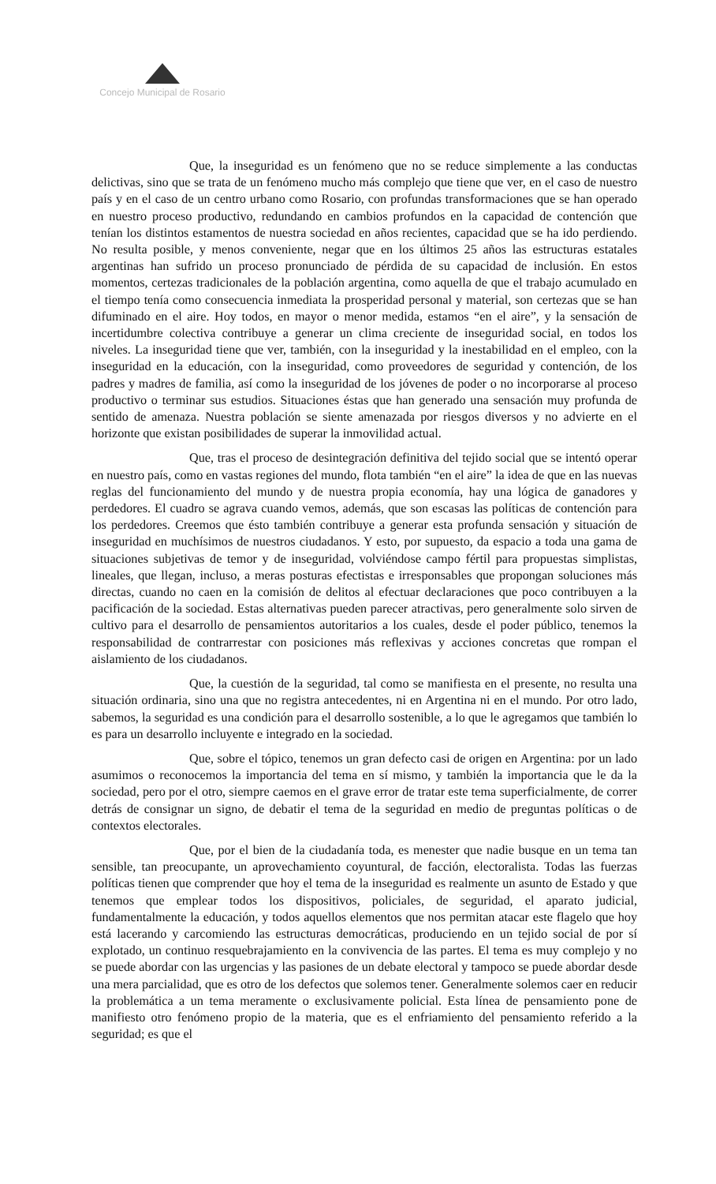Concejo Municipal de Rosario
Que, la inseguridad es un fenómeno que no se reduce simplemente a las conductas delictivas, sino que se trata de un fenómeno mucho más complejo que tiene que ver, en el caso de nuestro país y en el caso de un centro urbano como Rosario, con profundas transformaciones que se han operado en nuestro proceso productivo, redundando en cambios profundos en la capacidad de contención que tenían los distintos estamentos de nuestra sociedad en años recientes, capacidad que se ha ido perdiendo. No resulta posible, y menos conveniente, negar que en los últimos 25 años las estructuras estatales argentinas han sufrido un proceso pronunciado de pérdida de su capacidad de inclusión. En estos momentos, certezas tradicionales de la población argentina, como aquella de que el trabajo acumulado en el tiempo tenía como consecuencia inmediata la prosperidad personal y material, son certezas que se han difuminado en el aire. Hoy todos, en mayor o menor medida, estamos “en el aire”, y la sensación de incertidumbre colectiva contribuye a generar un clima creciente de inseguridad social, en todos los niveles. La inseguridad tiene que ver, también, con la inseguridad y la inestabilidad en el empleo, con la inseguridad en la educación, con la inseguridad, como proveedores de seguridad y contención, de los padres y madres de familia, así como la inseguridad de los jóvenes de poder o no incorporarse al proceso productivo o terminar sus estudios. Situaciones éstas que han generado una sensación muy profunda de sentido de amenaza. Nuestra población se siente amenazada por riesgos diversos y no advierte en el horizonte que existan posibilidades de superar la inmovilidad actual.
Que, tras el proceso de desintegración definitiva del tejido social que se intentó operar en nuestro país, como en vastas regiones del mundo, flota también “en el aire” la idea de que en las nuevas reglas del funcionamiento del mundo y de nuestra propia economía, hay una lógica de ganadores y perdedores. El cuadro se agrava cuando vemos, además, que son escasas las políticas de contención para los perdedores. Creemos que ésto también contribuye a generar esta profunda sensación y situación de inseguridad en muchísimos de nuestros ciudadanos. Y esto, por supuesto, da espacio a toda una gama de situaciones subjetivas de temor y de inseguridad, volviéndose campo fértil para propuestas simplistas, lineales, que llegan, incluso, a meras posturas efectistas e irresponsables que propongan soluciones más directas, cuando no caen en la comisión de delitos al efectuar declaraciones que poco contribuyen a la pacificación de la sociedad. Estas alternativas pueden parecer atractivas, pero generalmente solo sirven de cultivo para el desarrollo de pensamientos autoritarios a los cuales, desde el poder público, tenemos la responsabilidad de contrarrestar con posiciones más reflexivas y acciones concretas que rompan el aislamiento de los ciudadanos.
Que, la cuestión de la seguridad, tal como se manifiesta en el presente, no resulta una situación ordinaria, sino una que no registra antecedentes, ni en Argentina ni en el mundo. Por otro lado, sabemos, la seguridad es una condición para el desarrollo sostenible, a lo que le agregamos que también lo es para un desarrollo incluyente e integrado en la sociedad.
Que, sobre el tópico, tenemos un gran defecto casi de origen en Argentina: por un lado asumimos o reconocemos la importancia del tema en sí mismo, y también la importancia que le da la sociedad, pero por el otro, siempre caemos en el grave error de tratar este tema superficialmente, de correr detrás de consignar un signo, de debatir el tema de la seguridad en medio de preguntas políticas o de contextos electorales.
Que, por el bien de la ciudadanía toda, es menester que nadie busque en un tema tan sensible, tan preocupante, un aprovechamiento coyuntural, de facción, electoralista. Todas las fuerzas políticas tienen que comprender que hoy el tema de la inseguridad es realmente un asunto de Estado y que tenemos que emplear todos los dispositivos, policiales, de seguridad, el aparato judicial, fundamentalmente la educación, y todos aquellos elementos que nos permitan atacar este flagelo que hoy está lacerando y carcomiendo las estructuras democráticas, produciendo en un tejido social de por sí explotado, un continuo resquebrajamiento en la convivencia de las partes. El tema es muy complejo y no se puede abordar con las urgencias y las pasiones de un debate electoral y tampoco se puede abordar desde una mera parcialidad, que es otro de los defectos que solemos tener. Generalmente solemos caer en reducir la problemática a un tema meramente o exclusivamente policial. Esta línea de pensamiento pone de manifiesto otro fenómeno propio de la materia, que es el enfriamiento del pensamiento referido a la seguridad; es que el